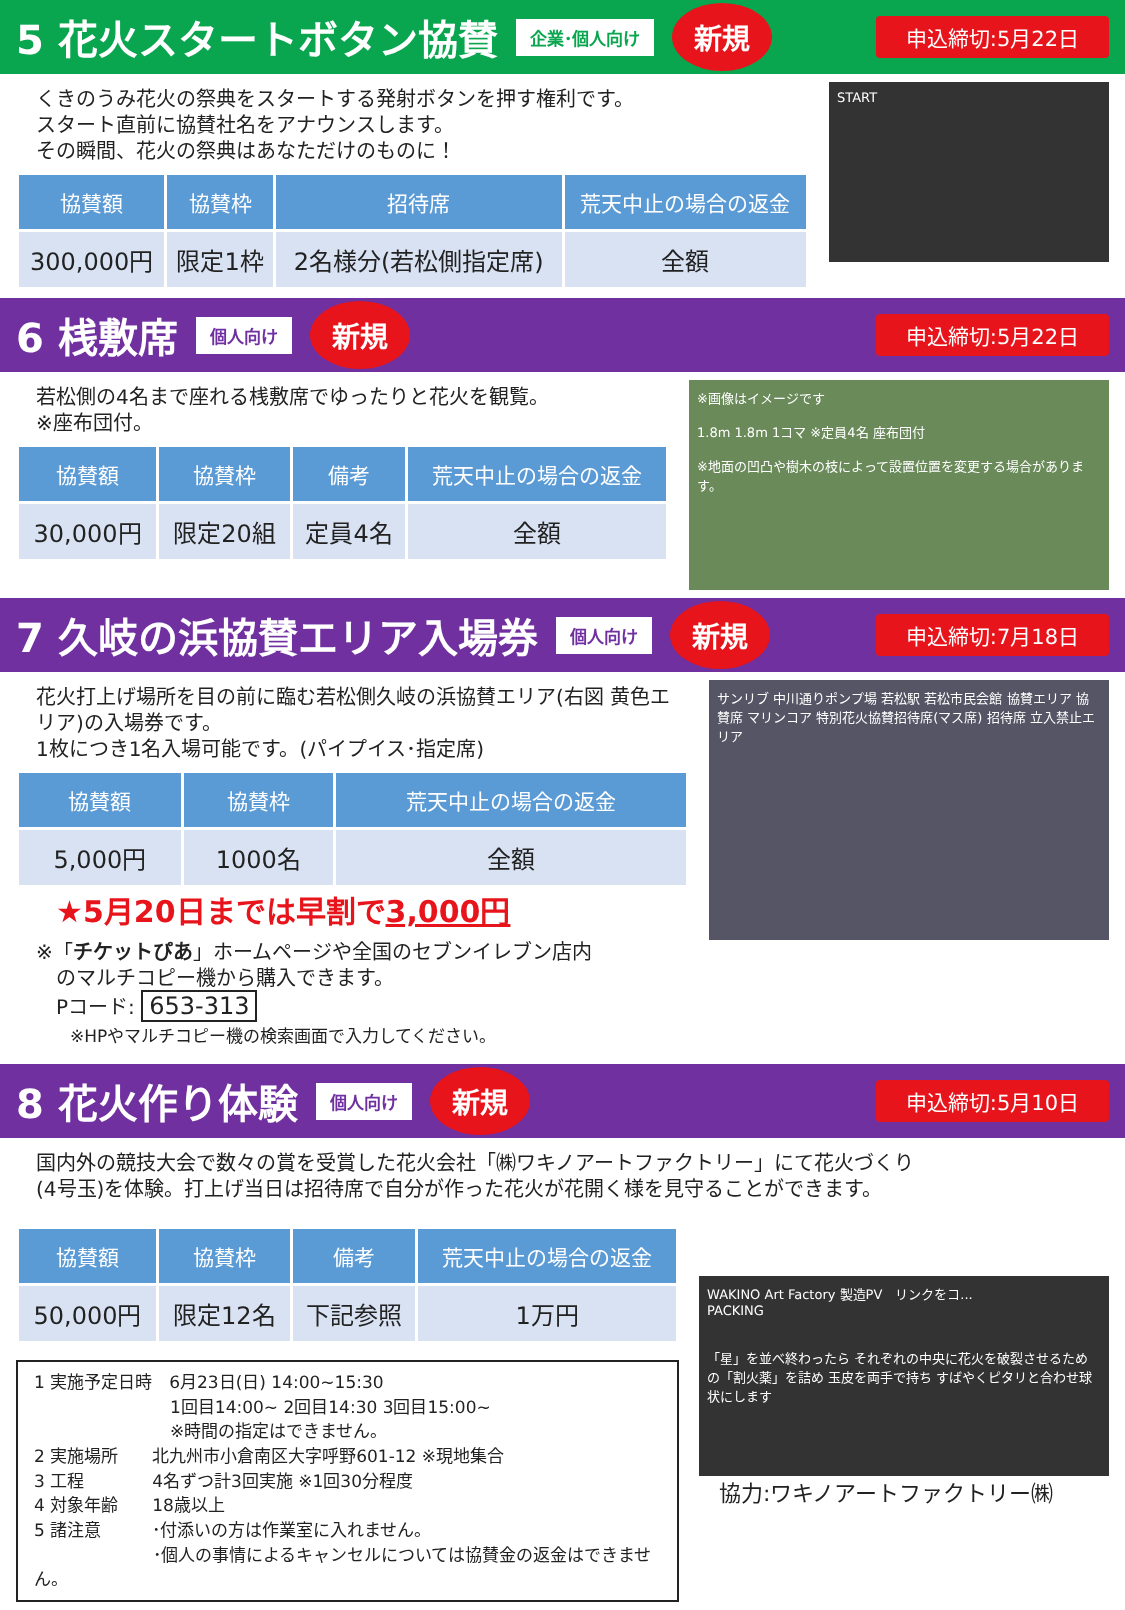5 花火スタートボタン協賛
企業･個人向け 新規 申込締切:5月22日
くきのうみ花火の祭典をスタートする発射ボタンを押す権利です。
スタート直前に協賛社名をアナウンスします。
その瞬間、花火の祭典はあなただけのものに！
| 協賛額 | 協賛枠 | 招待席 | 荒天中止の場合の返金 |
| --- | --- | --- | --- |
| 300,000円 | 限定1枠 | 2名様分(若松側指定席) | 全額 |
START
6 桟敷席
個人向け 新規 申込締切:5月22日
若松側の4名まで座れる桟敷席でゆったりと花火を観覧。
※座布団付。
| 協賛額 | 協賛枠 | 備考 | 荒天中止の場合の返金 |
| --- | --- | --- | --- |
| 30,000円 | 限定20組 | 定員4名 | 全額 |
※画像はイメージです
1.8m 1.8m 1コマ ※定員4名 座布団付
※地面の凹凸や樹木の枝によって設置位置を変更する場合があります。
7 久岐の浜協賛エリア入場券
個人向け 新規 申込締切:7月18日
花火打上げ場所を目の前に臨む若松側久岐の浜協賛エリア(右図 黄色エリア)の入場券です。
1枚につき1名入場可能です。(パイプイス･指定席)
| 協賛額 | 協賛枠 | 荒天中止の場合の返金 |
| --- | --- | --- |
| 5,000円 | 1000名 | 全額 |
★5月20日までは早割で3,000円
※「チケットぴあ」ホームページや全国のセブンイレブン店内
　のマルチコピー機から購入できます。
　Pコード: 653-313
　　※HPやマルチコピー機の検索画面で入力してください。
サンリブ 中川通りポンプ場 若松駅 若松市民会館 協賛エリア 協賛席 マリンコア 特別花火協賛招待席(マス席) 招待席 立入禁止エリア
8 花火作り体験
個人向け 新規 申込締切:5月10日
国内外の競技大会で数々の賞を受賞した花火会社「㈱ワキノアートファクトリー」にて花火づくり
(4号玉)を体験。打上げ当日は招待席で自分が作った花火が花開く様を見守ることができます。
| 協賛額 | 協賛枠 | 備考 | 荒天中止の場合の返金 |
| --- | --- | --- | --- |
| 50,000円 | 限定12名 | 下記参照 | 1万円 |
1 実施予定日時　6月23日(日) 14:00~15:30
　　　　　　　　1回目14:00~ 2回目14:30 3回目15:00~
　　　　　　　　※時間の指定はできません。
2 実施場所　　北九州市小倉南区大字呼野601-12 ※現地集合
3 工程　　　　4名ずつ計3回実施 ※1回30分程度
4 対象年齢　　18歳以上
5 諸注意　　　･付添いの方は作業室に入れません。
　　　　　　　･個人の事情によるキャンセルについては協賛金の返金はできません。
WAKINO Art Factory 製造PV　リンクをコ...
PACKING
「星」を並べ終わったら それぞれの中央に花火を破裂させるための「割火薬」を詰め 玉皮を両手で持ち すばやくピタリと合わせ球状にします
協力:ワキノアートファクトリー㈱